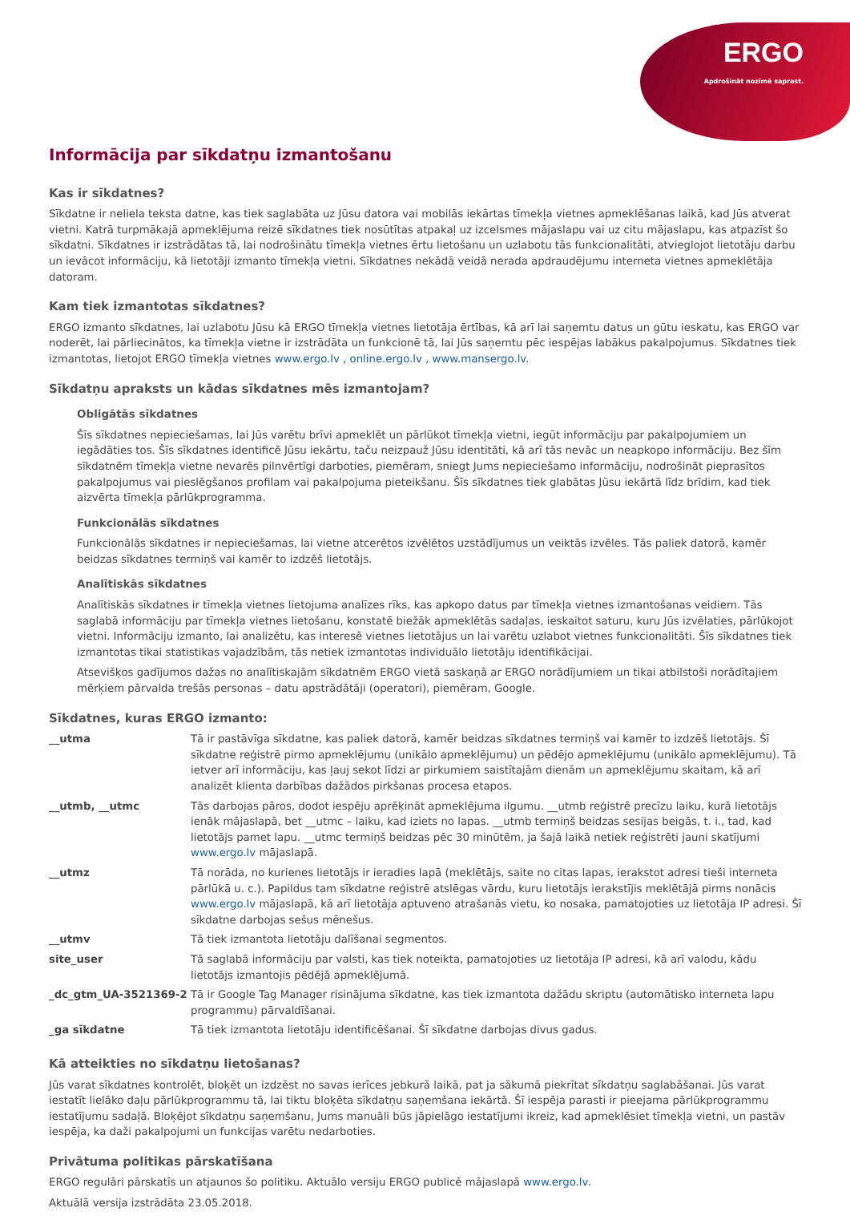ERGO
Apdrošināt nozīmē saprast.
Informācija par sīkdatņu izmantošanu
Kas ir sīkdatnes?
Sīkdatne ir neliela teksta datne, kas tiek saglabāta uz Jūsu datora vai mobilās iekārtas tīmekļa vietnes apmeklēšanas laikā, kad Jūs atverat vietni. Katrā turpmākajā apmeklējuma reizē sīkdatnes tiek nosūtītas atpakaļ uz izcelsmes mājaslapu vai uz citu mājaslapu, kas atpazīst šo sīkdatni. Sīkdatnes ir izstrādātas tā, lai nodrošinātu tīmekļa vietnes ērtu lietošanu un uzlabotu tās funkcionalitāti, atvieglojot lietotāju darbu un ievācot informāciju, kā lietotāji izmanto tīmekļa vietni. Sīkdatnes nekādā veidā nerada apdraudējumu interneta vietnes apmeklētāja datoram.
Kam tiek izmantotas sīkdatnes?
ERGO izmanto sīkdatnes, lai uzlabotu Jūsu kā ERGO tīmekļa vietnes lietotāja ērtības, kā arī lai saņemtu datus un gūtu ieskatu, kas ERGO var noderēt, lai pārliecinātos, ka tīmekļa vietne ir izstrādāta un funkcionē tā, lai Jūs saņemtu pēc iespējas labākus pakalpojumus. Sīkdatnes tiek izmantotas, lietojot ERGO tīmekļa vietnes www.ergo.lv , online.ergo.lv , www.mansergo.lv.
Sīkdatņu apraksts un kādas sīkdatnes mēs izmantojam?
Obligātās sīkdatnes
Šīs sīkdatnes nepieciešamas, lai Jūs varētu brīvi apmeklēt un pārlūkot tīmekļa vietni, iegūt informāciju par pakalpojumiem un iegādāties tos. Šīs sīkdatnes identificē Jūsu iekārtu, taču neizpauž Jūsu identitāti, kā arī tās nevāc un neapkopo informāciju. Bez šīm sīkdatnēm tīmekļa vietne nevarēs pilnvērtīgi darboties, piemēram, sniegt Jums nepieciešamo informāciju, nodrošināt pieprasītos pakalpojumus vai pieslēgšanos profilam vai pakalpojuma pieteikšanu. Šīs sīkdatnes tiek glabātas Jūsu iekārtā līdz brīdim, kad tiek aizvērta tīmekļa pārlūkprogramma.
Funkcionālās sīkdatnes
Funkcionālās sīkdatnes ir nepieciešamas, lai vietne atcerētos izvēlētos uzstādījumus un veiktās izvēles. Tās paliek datorā, kamēr beidzas sīkdatnes termiņš vai kamēr to izdzēš lietotājs.
Analītiskās sīkdatnes
Analītiskās sīkdatnes ir tīmekļa vietnes lietojuma analīzes rīks, kas apkopo datus par tīmekļa vietnes izmantošanas veidiem. Tās saglabā informāciju par tīmekļa vietnes lietošanu, konstatē biežāk apmeklētās sadaļas, ieskaitot saturu, kuru Jūs izvēlaties, pārlūkojot vietni. Informāciju izmanto, lai analizētu, kas interesē vietnes lietotājus un lai varētu uzlabot vietnes funkcionalitāti. Šīs sīkdatnes tiek izmantotas tikai statistikas vajadzībām, tās netiek izmantotas individuālo lietotāju identifikācijai.
Atsevišķos gadījumos dažas no analītiskajām sīkdatnēm ERGO vietā saskaņā ar ERGO norādījumiem un tikai atbilstoši norādītajiem mērķiem pārvalda trešās personas – datu apstrādātāji (operatori), piemēram, Google.
Sīkdatnes, kuras ERGO izmanto:
| __utma | Tā ir pastāvīga sīkdatne, kas paliek datorā, kamēr beidzas sīkdatnes termiņš vai kamēr to izdzēš lietotājs. Šī sīkdatne reģistrē pirmo apmeklējumu (unikālo apmeklējumu) un pēdējo apmeklējumu (unikālo apmeklējumu). Tā ietver arī informāciju, kas ļauj sekot līdzi ar pirkumiem saistītajām dienām un apmeklējumu skaitam, kā arī analizēt klienta darbības dažādos pirkšanas procesa etapos. |
| __utmb, __utmc | Tās darbojas pāros, dodot iespēju aprēķināt apmeklējuma ilgumu. __utmb reģistrē precīzu laiku, kurā lietotājs ienāk mājaslapā, bet __utmc – laiku, kad iziets no lapas. __utmb termiņš beidzas sesijas beigās, t. i., tad, kad lietotājs pamet lapu. __utmc termiņš beidzas pēc 30 minūtēm, ja šajā laikā netiek reģistrēti jauni skatījumi www.ergo.lv mājaslapā. |
| __utmz | Tā norāda, no kurienes lietotājs ir ieradies lapā (meklētājs, saite no citas lapas, ierakstot adresi tieši interneta pārlūkā u. c.). Papildus tam sīkdatne reģistrē atslēgas vārdu, kuru lietotājs ierakstījis meklētājā pirms nonācis www.ergo.lv mājaslapā, kā arī lietotāja aptuveno atrašanās vietu, ko nosaka, pamatojoties uz lietotāja IP adresi. Šī sīkdatne darbojas sešus mēnešus. |
| __utmv | Tā tiek izmantota lietotāju dalīšanai segmentos. |
| site_user | Tā saglabā informāciju par valsti, kas tiek noteikta, pamatojoties uz lietotāja IP adresi, kā arī valodu, kādu lietotājs izmantojis pēdējā apmeklējumā. |
| _dc_gtm_UA-3521369-2 | Tā ir Google Tag Manager risinājuma sīkdatne, kas tiek izmantota dažādu skriptu (automātisko interneta lapu programmu) pārvaldīšanai. |
| _ga sīkdatne | Tā tiek izmantota lietotāju identificēšanai. Šī sīkdatne darbojas divus gadus. |
Kā atteikties no sīkdatņu lietošanas?
Jūs varat sīkdatnes kontrolēt, bloķēt un izdzēst no savas ierīces jebkurā laikā, pat ja sākumā piekrītat sīkdatņu saglabāšanai. Jūs varat iestatīt lielāko daļu pārlūkprogrammu tā, lai tiktu bloķēta sīkdatņu saņemšana iekārtā. Šī iespēja parasti ir pieejama pārlūkprogrammu iestatījumu sadaļā. Bloķējot sīkdatņu saņemšanu, Jums manuāli būs jāpielāgo iestatījumi ikreiz, kad apmeklēsiet tīmekļa vietni, un pastāv iespēja, ka daži pakalpojumi un funkcijas varētu nedarboties.
Privātuma politikas pārskatīšana
ERGO regulāri pārskatīs un atjaunos šo politiku. Aktuālo versiju ERGO publicē mājaslapā www.ergo.lv.
Aktuālā versija izstrādāta 23.05.2018.